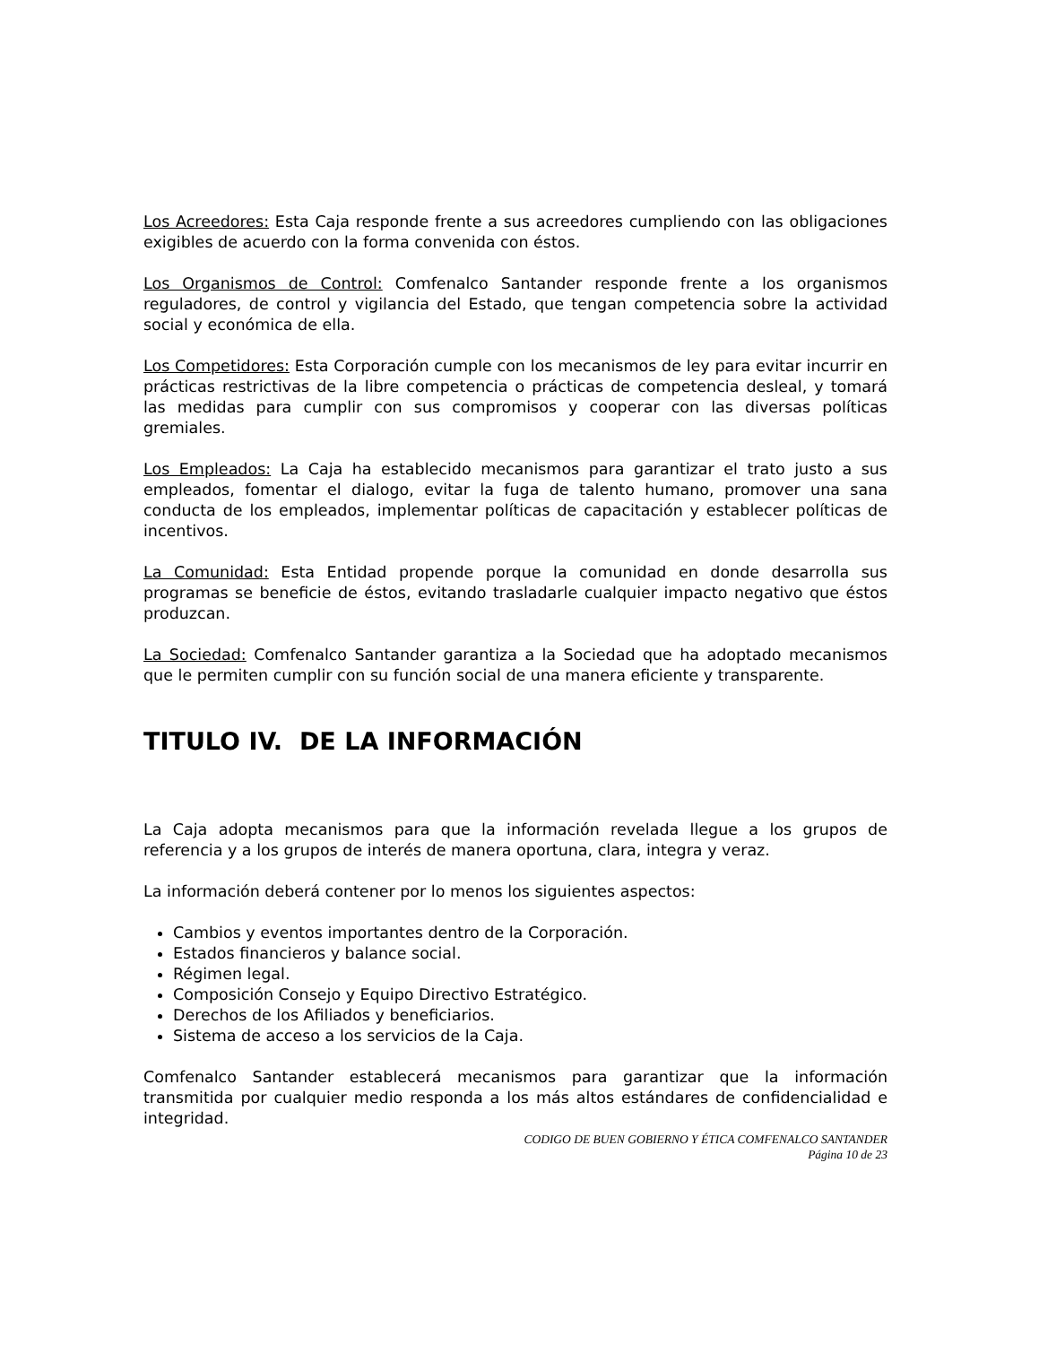Los Acreedores: Esta Caja responde frente a sus acreedores cumpliendo con las obligaciones exigibles de acuerdo con la forma convenida con éstos.
Los Organismos de Control: Comfenalco Santander responde frente a los organismos reguladores, de control y vigilancia del Estado, que tengan competencia sobre la actividad social y económica de ella.
Los Competidores: Esta Corporación cumple con los mecanismos de ley para evitar incurrir en prácticas restrictivas de la libre competencia o prácticas de competencia desleal, y tomará las medidas para cumplir con sus compromisos y cooperar con las diversas políticas gremiales.
Los Empleados: La Caja ha establecido mecanismos para garantizar el trato justo a sus empleados, fomentar el dialogo, evitar la fuga de talento humano, promover una sana conducta de los empleados, implementar políticas de capacitación y establecer políticas de incentivos.
La Comunidad: Esta Entidad propende porque la comunidad en donde desarrolla sus programas se beneficie de éstos, evitando trasladarle cualquier impacto negativo que éstos produzcan.
La Sociedad: Comfenalco Santander garantiza a la Sociedad que ha adoptado mecanismos que le permiten cumplir con su función social de una manera eficiente y transparente.
TITULO IV. DE LA INFORMACIÓN
La Caja adopta mecanismos para que la información revelada llegue a los grupos de referencia y a los grupos de interés de manera oportuna, clara, integra y veraz.
La información deberá contener por lo menos los siguientes aspectos:
Cambios y eventos importantes dentro de la Corporación.
Estados financieros y balance social.
Régimen legal.
Composición Consejo y Equipo Directivo Estratégico.
Derechos de los Afiliados y beneficiarios.
Sistema de acceso a los servicios de la Caja.
Comfenalco Santander establecerá mecanismos para garantizar que la información transmitida por cualquier medio responda a los más altos estándares de confidencialidad e integridad.
CODIGO DE BUEN GOBIERNO Y ÉTICA COMFENALCO SANTANDER
Página 10 de 23